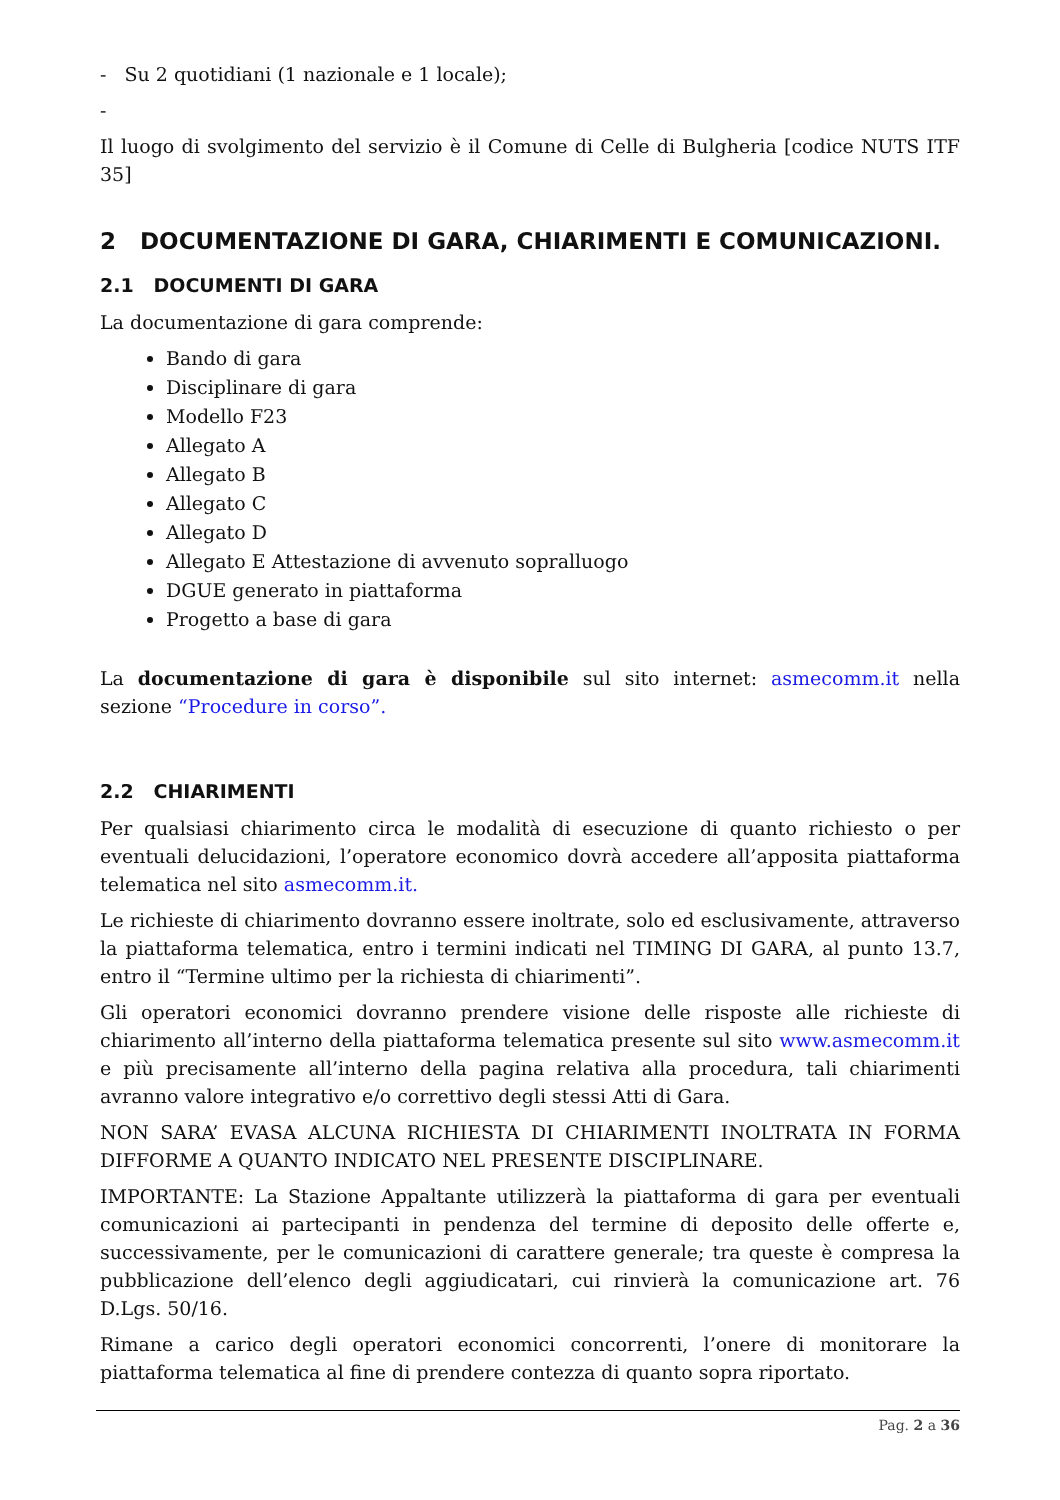- Su 2 quotidiani (1 nazionale e 1 locale);
-
Il luogo di svolgimento del servizio è il Comune di Celle di Bulgheria [codice NUTS ITF 35]
2 DOCUMENTAZIONE DI GARA, CHIARIMENTI E COMUNICAZIONI.
2.1 DOCUMENTI DI GARA
La documentazione di gara comprende:
Bando di gara
Disciplinare di gara
Modello F23
Allegato A
Allegato B
Allegato C
Allegato D
Allegato E Attestazione di avvenuto sopralluogo
DGUE generato in piattaforma
Progetto a base di gara
La documentazione di gara è disponibile sul sito internet: asmecomm.it nella sezione “Procedure in corso”.
2.2 CHIARIMENTI
Per qualsiasi chiarimento circa le modalità di esecuzione di quanto richiesto o per eventuali delucidazioni, l’operatore economico dovrà accedere all’apposita piattaforma telematica nel sito asmecomm.it.
Le richieste di chiarimento dovranno essere inoltrate, solo ed esclusivamente, attraverso la piattaforma telematica, entro i termini indicati nel TIMING DI GARA, al punto 13.7, entro il “Termine ultimo per la richiesta di chiarimenti”.
Gli operatori economici dovranno prendere visione delle risposte alle richieste di chiarimento all’interno della piattaforma telematica presente sul sito www.asmecomm.it e più precisamente all’interno della pagina relativa alla procedura, tali chiarimenti avranno valore integrativo e/o correttivo degli stessi Atti di Gara.
NON SARA’ EVASA ALCUNA RICHIESTA DI CHIARIMENTI INOLTRATA IN FORMA DIFFORME A QUANTO INDICATO NEL PRESENTE DISCIPLINARE.
IMPORTANTE: La Stazione Appaltante utilizzerà la piattaforma di gara per eventuali comunicazioni ai partecipanti in pendenza del termine di deposito delle offerte e, successivamente, per le comunicazioni di carattere generale; tra queste è compresa la pubblicazione dell’elenco degli aggiudicatari, cui rinvierà la comunicazione art. 76 D.Lgs. 50/16.
Rimane a carico degli operatori economici concorrenti, l’onere di monitorare la piattaforma telematica al fine di prendere contezza di quanto sopra riportato.
Pag. 2 a 36